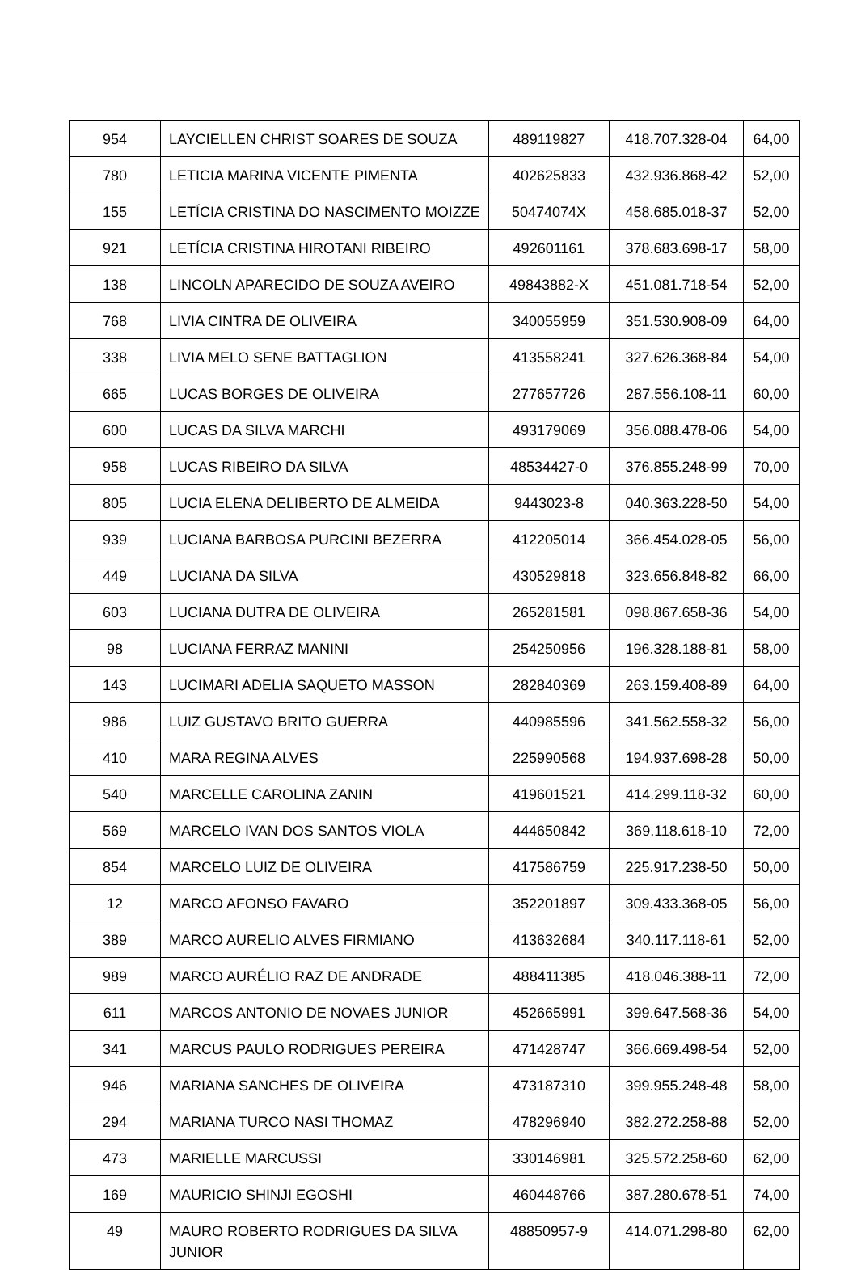| 954 | LAYCIELLEN CHRIST SOARES DE SOUZA | 489119827 | 418.707.328-04 | 64,00 |
| 780 | LETICIA MARINA VICENTE PIMENTA | 402625833 | 432.936.868-42 | 52,00 |
| 155 | LETÍCIA CRISTINA DO NASCIMENTO MOIZZE | 50474074X | 458.685.018-37 | 52,00 |
| 921 | LETÍCIA CRISTINA HIROTANI RIBEIRO | 492601161 | 378.683.698-17 | 58,00 |
| 138 | LINCOLN APARECIDO DE SOUZA AVEIRO | 49843882-X | 451.081.718-54 | 52,00 |
| 768 | LIVIA CINTRA DE OLIVEIRA | 340055959 | 351.530.908-09 | 64,00 |
| 338 | LIVIA MELO SENE BATTAGLION | 413558241 | 327.626.368-84 | 54,00 |
| 665 | LUCAS BORGES DE OLIVEIRA | 277657726 | 287.556.108-11 | 60,00 |
| 600 | LUCAS DA SILVA MARCHI | 493179069 | 356.088.478-06 | 54,00 |
| 958 | LUCAS RIBEIRO DA SILVA | 48534427-0 | 376.855.248-99 | 70,00 |
| 805 | LUCIA ELENA DELIBERTO DE ALMEIDA | 9443023-8 | 040.363.228-50 | 54,00 |
| 939 | LUCIANA BARBOSA PURCINI BEZERRA | 412205014 | 366.454.028-05 | 56,00 |
| 449 | LUCIANA DA SILVA | 430529818 | 323.656.848-82 | 66,00 |
| 603 | LUCIANA DUTRA DE OLIVEIRA | 265281581 | 098.867.658-36 | 54,00 |
| 98 | LUCIANA FERRAZ MANINI | 254250956 | 196.328.188-81 | 58,00 |
| 143 | LUCIMARI ADELIA SAQUETO MASSON | 282840369 | 263.159.408-89 | 64,00 |
| 986 | LUIZ GUSTAVO BRITO GUERRA | 440985596 | 341.562.558-32 | 56,00 |
| 410 | MARA REGINA ALVES | 225990568 | 194.937.698-28 | 50,00 |
| 540 | MARCELLE CAROLINA ZANIN | 419601521 | 414.299.118-32 | 60,00 |
| 569 | MARCELO IVAN DOS SANTOS VIOLA | 444650842 | 369.118.618-10 | 72,00 |
| 854 | MARCELO LUIZ DE OLIVEIRA | 417586759 | 225.917.238-50 | 50,00 |
| 12 | MARCO AFONSO FAVARO | 352201897 | 309.433.368-05 | 56,00 |
| 389 | MARCO AURELIO ALVES FIRMIANO | 413632684 | 340.117.118-61 | 52,00 |
| 989 | MARCO AURÉLIO RAZ DE ANDRADE | 488411385 | 418.046.388-11 | 72,00 |
| 611 | MARCOS ANTONIO DE NOVAES JUNIOR | 452665991 | 399.647.568-36 | 54,00 |
| 341 | MARCUS PAULO RODRIGUES PEREIRA | 471428747 | 366.669.498-54 | 52,00 |
| 946 | MARIANA SANCHES DE OLIVEIRA | 473187310 | 399.955.248-48 | 58,00 |
| 294 | MARIANA TURCO NASI THOMAZ | 478296940 | 382.272.258-88 | 52,00 |
| 473 | MARIELLE MARCUSSI | 330146981 | 325.572.258-60 | 62,00 |
| 169 | MAURICIO SHINJI EGOSHI | 460448766 | 387.280.678-51 | 74,00 |
| 49 | MAURO ROBERTO RODRIGUES DA SILVA JUNIOR | 48850957-9 | 414.071.298-80 | 62,00 |